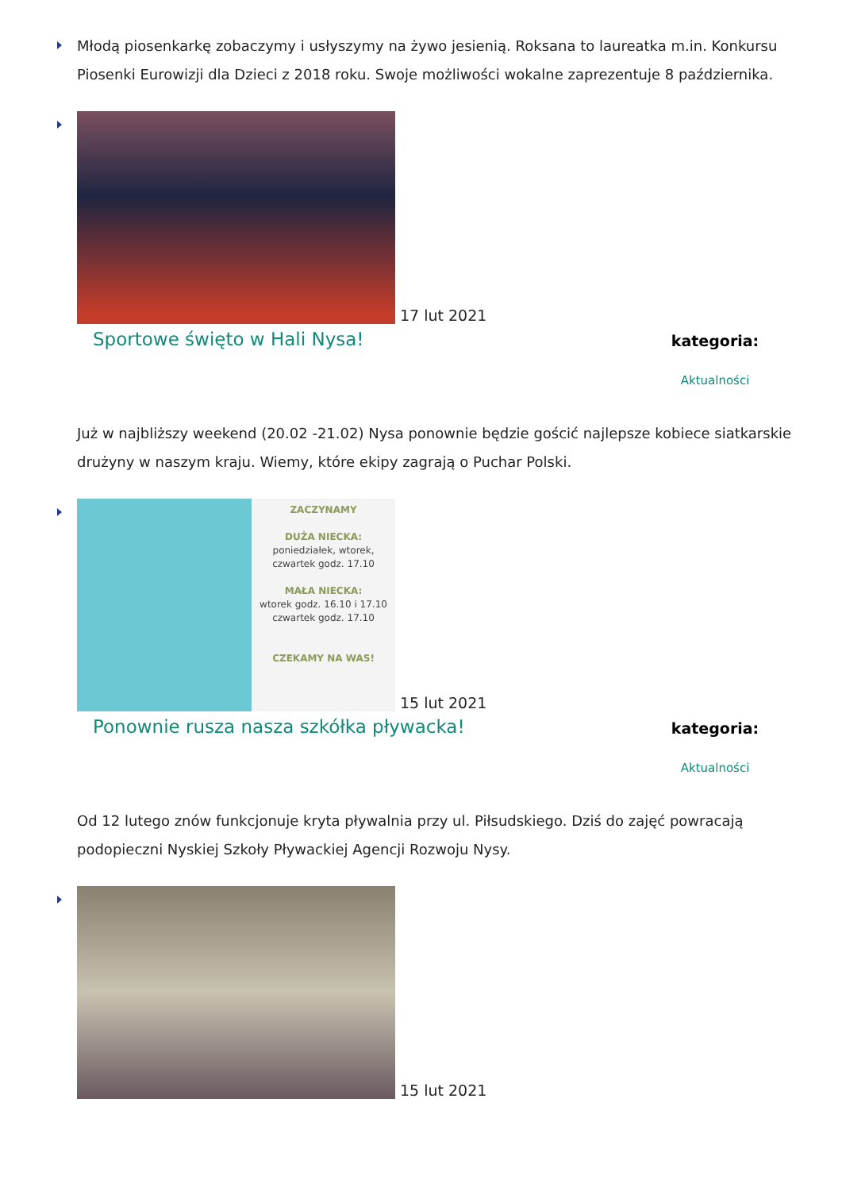Młodą piosenkarkę zobaczymy i usłyszymy na żywo jesienią. Roksana to laureatka m.in. Konkursu Piosenki Eurowizji dla Dzieci z 2018 roku. Swoje możliwości wokalne zaprezentuje 8 października.
17 lut 2021
Sportowe święto w Hali Nysa!
kategoria:
Aktualności
Już w najbliższy weekend (20.02 -21.02) Nysa ponownie będzie gościć najlepsze kobiece siatkarskie drużyny w naszym kraju. Wiemy, które ekipy zagrają o Puchar Polski.
ZACZYNAMY
DUŻA NIECKA:
poniedziałek, wtorek,
czwartek godz. 17.10
MAŁA NIECKA:
wtorek godz. 16.10 i 17.10
czwartek godz. 17.10
CZEKAMY NA WAS!
15 lut 2021
Ponownie rusza nasza szkółka pływacka!
kategoria:
Aktualności
Od 12 lutego znów funkcjonuje kryta pływalnia przy ul. Piłsudskiego. Dziś do zajęć powracają podopieczni Nyskiej Szkoły Pływackiej Agencji Rozwoju Nysy.
15 lut 2021